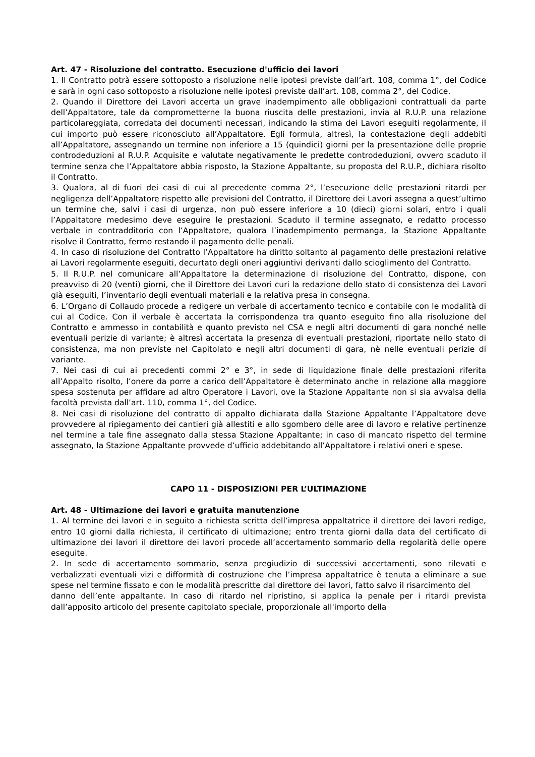Art. 47 - Risoluzione del contratto. Esecuzione d'ufficio dei lavori
1. Il Contratto potrà essere sottoposto a risoluzione nelle ipotesi previste dall’art. 108, comma 1°, del Codice e sarà in ogni caso sottoposto a risoluzione nelle ipotesi previste dall’art. 108, comma 2°, del Codice.
2. Quando il Direttore dei Lavori accerta un grave inadempimento alle obbligazioni contrattuali da parte dell’Appaltatore, tale da comprometterne la buona riuscita delle prestazioni, invia al R.U.P. una relazione particolareggiata, corredata dei documenti necessari, indicando la stima dei Lavori eseguiti regolarmente, il cui importo può essere riconosciuto all’Appaltatore. Egli formula, altresì, la contestazione degli addebiti all’Appaltatore, assegnando un termine non inferiore a 15 (quindici) giorni per la presentazione delle proprie controdeduzioni al R.U.P. Acquisite e valutate negativamente le predette controdeduzioni, ovvero scaduto il termine senza che l’Appaltatore abbia risposto, la Stazione Appaltante, su proposta del R.U.P., dichiara risolto il Contratto.
3. Qualora, al di fuori dei casi di cui al precedente comma 2°, l’esecuzione delle prestazioni ritardi per negligenza dell’Appaltatore rispetto alle previsioni del Contratto, il Direttore dei Lavori assegna a quest’ultimo un termine che, salvi i casi di urgenza, non può essere inferiore a 10 (dieci) giorni solari, entro i quali l’Appaltatore medesimo deve eseguire le prestazioni. Scaduto il termine assegnato, e redatto processo verbale in contradditorio con l’Appaltatore, qualora l’inadempimento permanga, la Stazione Appaltante risolve il Contratto, fermo restando il pagamento delle penali.
4. In caso di risoluzione del Contratto l’Appaltatore ha diritto soltanto al pagamento delle prestazioni relative ai Lavori regolarmente eseguiti, decurtato degli oneri aggiuntivi derivanti dallo scioglimento del Contratto.
5. Il R.U.P. nel comunicare all’Appaltatore la determinazione di risoluzione del Contratto, dispone, con preavviso di 20 (venti) giorni, che il Direttore dei Lavori curi la redazione dello stato di consistenza dei Lavori già eseguiti, l’inventario degli eventuali materiali e la relativa presa in consegna.
6. L’Organo di Collaudo procede a redigere un verbale di accertamento tecnico e contabile con le modalità di cui al Codice. Con il verbale è accertata la corrispondenza tra quanto eseguito fino alla risoluzione del Contratto e ammesso in contabilità e quanto previsto nel CSA e negli altri documenti di gara nonché nelle eventuali perizie di variante; è altresì accertata la presenza di eventuali prestazioni, riportate nello stato di consistenza, ma non previste nel Capitolato e negli altri documenti di gara, nè nelle eventuali perizie di variante.
7. Nei casi di cui ai precedenti commi 2° e 3°, in sede di liquidazione finale delle prestazioni riferita all’Appalto risolto, l’onere da porre a carico dell’Appaltatore è determinato anche in relazione alla maggiore spesa sostenuta per affidare ad altro Operatore i Lavori, ove la Stazione Appaltante non si sia avvalsa della facoltà prevista dall’art. 110, comma 1°, del Codice.
8. Nei casi di risoluzione del contratto di appalto dichiarata dalla Stazione Appaltante l’Appaltatore deve provvedere al ripiegamento dei cantieri già allestiti e allo sgombero delle aree di lavoro e relative pertinenze nel termine a tale fine assegnato dalla stessa Stazione Appaltante; in caso di mancato rispetto del termine assegnato, la Stazione Appaltante provvede d’ufficio addebitando all’Appaltatore i relativi oneri e spese.
CAPO 11 - DISPOSIZIONI PER L’ULTIMAZIONE
Art. 48 - Ultimazione dei lavori e gratuita manutenzione
1. Al termine dei lavori e in seguito a richiesta scritta dell’impresa appaltatrice il direttore dei lavori redige, entro 10 giorni dalla richiesta, il certificato di ultimazione; entro trenta giorni dalla data del certificato di ultimazione dei lavori il direttore dei lavori procede all’accertamento sommario della regolarità delle opere eseguite.
2. In sede di accertamento sommario, senza pregiudizio di successivi accertamenti, sono rilevati e verbalizzati eventuali vizi e difformità di costruzione che l’impresa appaltatrice è tenuta a eliminare a sue spese nel termine fissato e con le modalità prescritte dal direttore dei lavori, fatto salvo il risarcimento del
danno dell’ente appaltante. In caso di ritardo nel ripristino, si applica la penale per i ritardi prevista dall’apposito articolo del presente capitolato speciale, proporzionale all'importo della